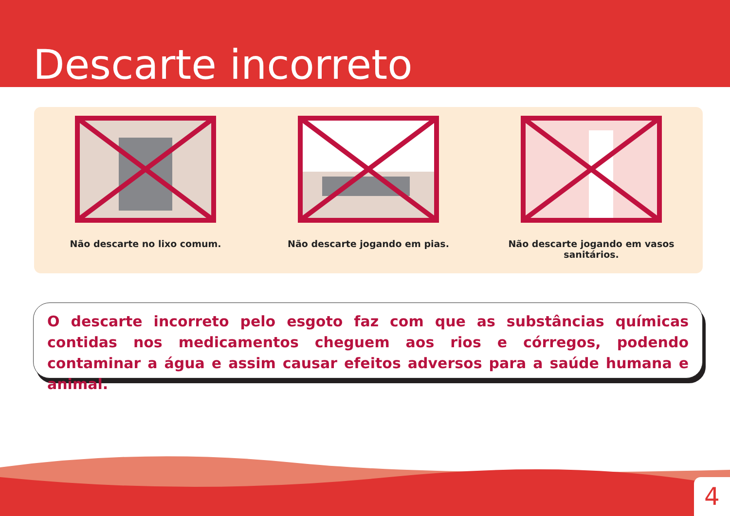Descarte incorreto
Não descarte no lixo comum. Não descarte jogando em pias. Não descarte jogando em vasos sanitários.
O descarte incorreto pelo esgoto faz com que as substâncias químicas contidas nos medicamentos cheguem aos rios e córregos, podendo contaminar a água e assim causar efeitos adversos para a saúde humana e animal.
4